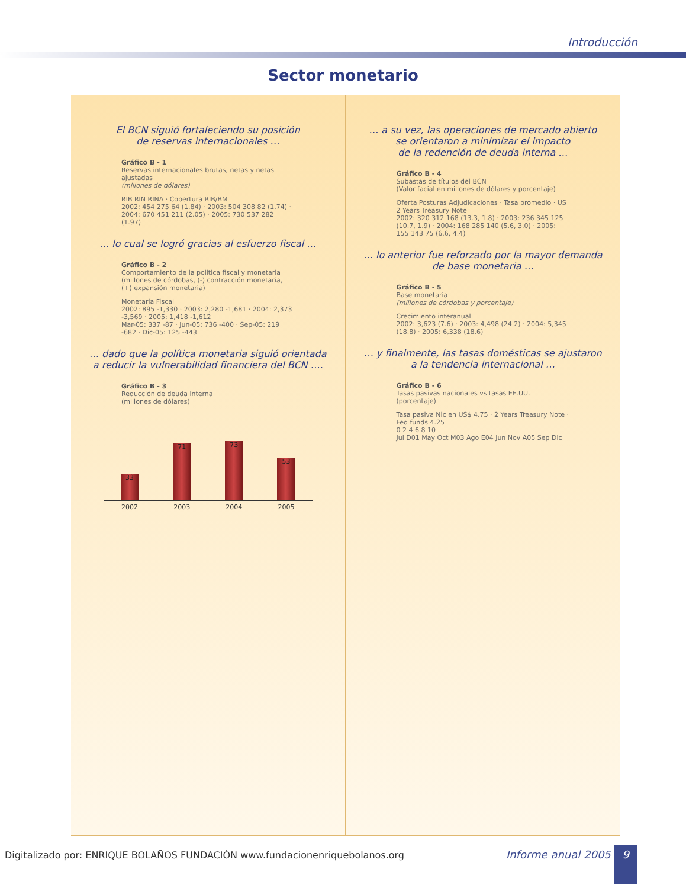Introducción
Sector monetario
El BCN siguió fortaleciendo su posición
de reservas internacionales …
Gráfico B - 1
Reservas internacionales brutas, netas y netas ajustadas
(millones de dólares)
RIB RIN RINA · Cobertura RIB/BM
2002: 454 275 64 (1.84) · 2003: 504 308 82 (1.74) · 2004: 670 451 211 (2.05) · 2005: 730 537 282 (1.97)
… lo cual se logró gracias al esfuerzo fiscal …
Gráfico B - 2
Comportamiento de la política fiscal y monetaria
(millones de córdobas, (-) contracción monetaria,
(+) expansión monetaria)
Monetaria Fiscal
2002: 895 -1,330 · 2003: 2,280 -1,681 · 2004: 2,373 -3,569 · 2005: 1,418 -1,612
Mar-05: 337 -87 · Jun-05: 736 -400 · Sep-05: 219 -682 · Dic-05: 125 -443
… dado que la política monetaria siguió orientada
a reducir la vulnerabilidad financiera del BCN ….
Gráfico B - 3
Reducción de deuda interna
(millones de dólares)
33
71
73
53
2002 2003 2004 2005
… a su vez, las operaciones de mercado abierto
se orientaron a minimizar el impacto
de la redención de deuda interna …
Gráfico B - 4
Subastas de títulos del BCN
(Valor facial en millones de dólares y porcentaje)
Oferta Posturas Adjudicaciones · Tasa promedio · US 2 Years Treasury Note
2002: 320 312 168 (13.3, 1.8) · 2003: 236 345 125 (10.7, 1.9) · 2004: 168 285 140 (5.6, 3.0) · 2005: 155 143 75 (6.6, 4.4)
… lo anterior fue reforzado por la mayor demanda
de base monetaria …
Gráfico B - 5
Base monetaria
(millones de córdobas y porcentaje)
Crecimiento interanual
2002: 3,623 (7.6) · 2003: 4,498 (24.2) · 2004: 5,345 (18.8) · 2005: 6,338 (18.6)
… y finalmente, las tasas domésticas se ajustaron
a la tendencia internacional …
Gráfico B - 6
Tasas pasivas nacionales vs tasas EE.UU.
(porcentaje)
Tasa pasiva Nic en US$ 4.75 · 2 Years Treasury Note · Fed funds 4.25
0 2 4 6 8 10
Jul D01 May Oct M03 Ago E04 Jun Nov A05 Sep Dic
Digitalizado por: ENRIQUE BOLAÑOS FUNDACIÓN www.fundacionenriquebolanos.org Informe anual 2005 9